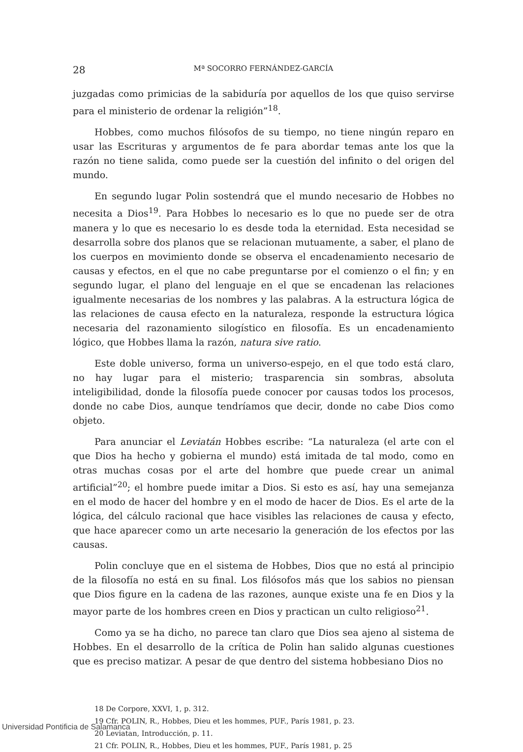28 Mª SOCORRO FERNÁNDEZ-GARCÍA
juzgadas como primicias de la sabiduría por aquellos de los que quiso servirse para el ministerio de ordenar la religión”<sup>18</sup>.
Hobbes, como muchos filósofos de su tiempo, no tiene ningún reparo en usar las Escrituras y argumentos de fe para abordar temas ante los que la razón no tiene salida, como puede ser la cuestión del infinito o del origen del mundo.
En segundo lugar Polin sostendrá que el mundo necesario de Hobbes no necesita a Dios<sup>19</sup>. Para Hobbes lo necesario es lo que no puede ser de otra manera y lo que es necesario lo es desde toda la eternidad. Esta necesidad se desarrolla sobre dos planos que se relacionan mutuamente, a saber, el plano de los cuerpos en movimiento donde se observa el encadenamiento necesario de causas y efectos, en el que no cabe preguntarse por el comienzo o el fin; y en segundo lugar, el plano del lenguaje en el que se encadenan las relaciones igualmente necesarias de los nombres y las palabras. A la estructura lógica de las relaciones de causa efecto en la naturaleza, responde la estructura lógica necesaria del razonamiento silogístico en filosofía. Es un encadenamiento lógico, que Hobbes llama la razón, natura sive ratio.
Este doble universo, forma un universo-espejo, en el que todo está claro, no hay lugar para el misterio; trasparencia sin sombras, absoluta inteligibilidad, donde la filosofía puede conocer por causas todos los procesos, donde no cabe Dios, aunque tendríamos que decir, donde no cabe Dios como objeto.
Para anunciar el Leviatán Hobbes escribe: “La naturaleza (el arte con el que Dios ha hecho y gobierna el mundo) está imitada de tal modo, como en otras muchas cosas por el arte del hombre que puede crear un animal artificial”<sup>20</sup>; el hombre puede imitar a Dios. Si esto es así, hay una semejanza en el modo de hacer del hombre y en el modo de hacer de Dios. Es el arte de la lógica, del cálculo racional que hace visibles las relaciones de causa y efecto, que hace aparecer como un arte necesario la generación de los efectos por las causas.
Polin concluye que en el sistema de Hobbes, Dios que no está al principio de la filosofía no está en su final. Los filósofos más que los sabios no piensan que Dios figure en la cadena de las razones, aunque existe una fe en Dios y la mayor parte de los hombres creen en Dios y practican un culto religioso<sup>21</sup>.
Como ya se ha dicho, no parece tan claro que Dios sea ajeno al sistema de Hobbes. En el desarrollo de la crítica de Polin han salido algunas cuestiones que es preciso matizar. A pesar de que dentro del sistema hobbesiano Dios no
18 De Corpore, XXVI, 1, p. 312.
19 Cfr. POLIN, R., Hobbes, Dieu et les hommes, PUF., París 1981, p. 23.
20 Leviatan, Introducción, p. 11.
21 Cfr. POLIN, R., Hobbes, Dieu et les hommes, PUF., París 1981, p. 25
Universidad Pontificia de Salamanca